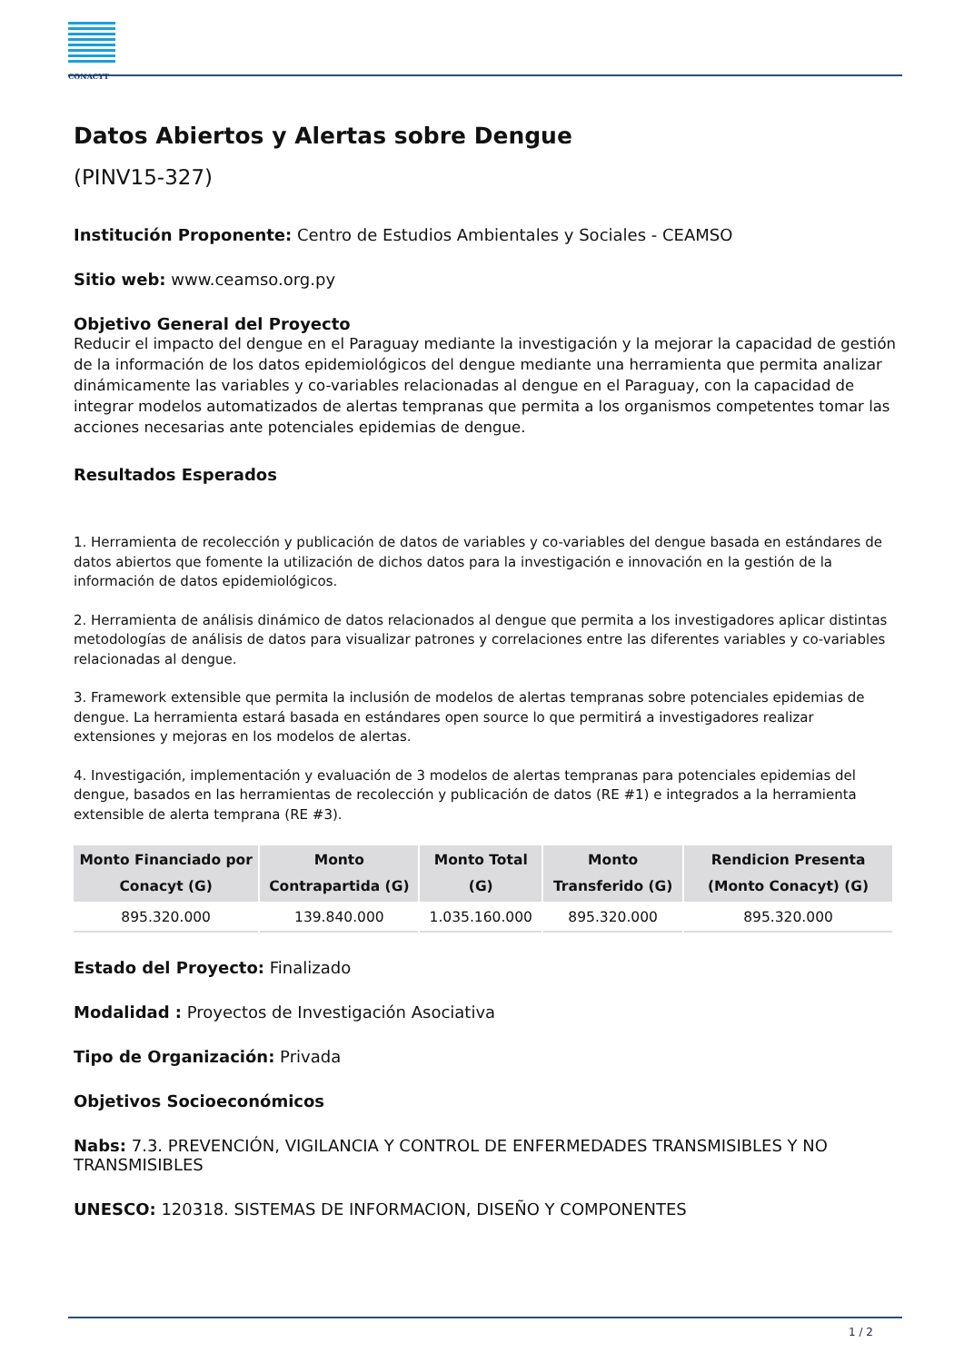CONACYT
Datos Abiertos y Alertas sobre Dengue
(PINV15-327)
Institución Proponente: Centro de Estudios Ambientales y Sociales - CEAMSO
Sitio web: www.ceamso.org.py
Objetivo General del Proyecto
Reducir el impacto del dengue en el Paraguay mediante la investigación y la mejorar la capacidad de gestión de la información de los datos epidemiológicos del dengue mediante una herramienta que permita analizar dinámicamente las variables y co-variables relacionadas al dengue en el Paraguay, con la capacidad de integrar modelos automatizados de alertas tempranas que permita a los organismos competentes tomar las acciones necesarias ante potenciales epidemias de dengue.
Resultados Esperados
1. Herramienta de recolección y publicación de datos de variables y co-variables del dengue basada en estándares de datos abiertos que fomente la utilización de dichos datos para la investigación e innovación en la gestión de la información de datos epidemiológicos.
2. Herramienta de análisis dinámico de datos relacionados al dengue que permita a los investigadores aplicar distintas metodologías de análisis de datos para visualizar patrones y correlaciones entre las diferentes variables y co-variables relacionadas al dengue.
3. Framework extensible que permita la inclusión de modelos de alertas tempranas sobre potenciales epidemias de dengue. La herramienta estará basada en estándares open source lo que permitirá a investigadores realizar extensiones y mejoras en los modelos de alertas.
4. Investigación, implementación y evaluación de 3 modelos de alertas tempranas para potenciales epidemias del dengue, basados en las herramientas de recolección y publicación de datos (RE #1) e integrados a la herramienta extensible de alerta temprana (RE #3).
| Monto Financiado por Conacyt (G) | Monto Contrapartida (G) | Monto Total (G) | Monto Transferido (G) | Rendicion Presenta (Monto Conacyt) (G) |
| --- | --- | --- | --- | --- |
| 895.320.000 | 139.840.000 | 1.035.160.000 | 895.320.000 | 895.320.000 |
Estado del Proyecto: Finalizado
Modalidad : Proyectos de Investigación Asociativa
Tipo de Organización: Privada
Objetivos Socioeconómicos
Nabs: 7.3. PREVENCIÓN, VIGILANCIA Y CONTROL DE ENFERMEDADES TRANSMISIBLES Y NO TRANSMISIBLES
UNESCO: 120318. SISTEMAS DE INFORMACION, DISEÑO Y COMPONENTES
1 / 2